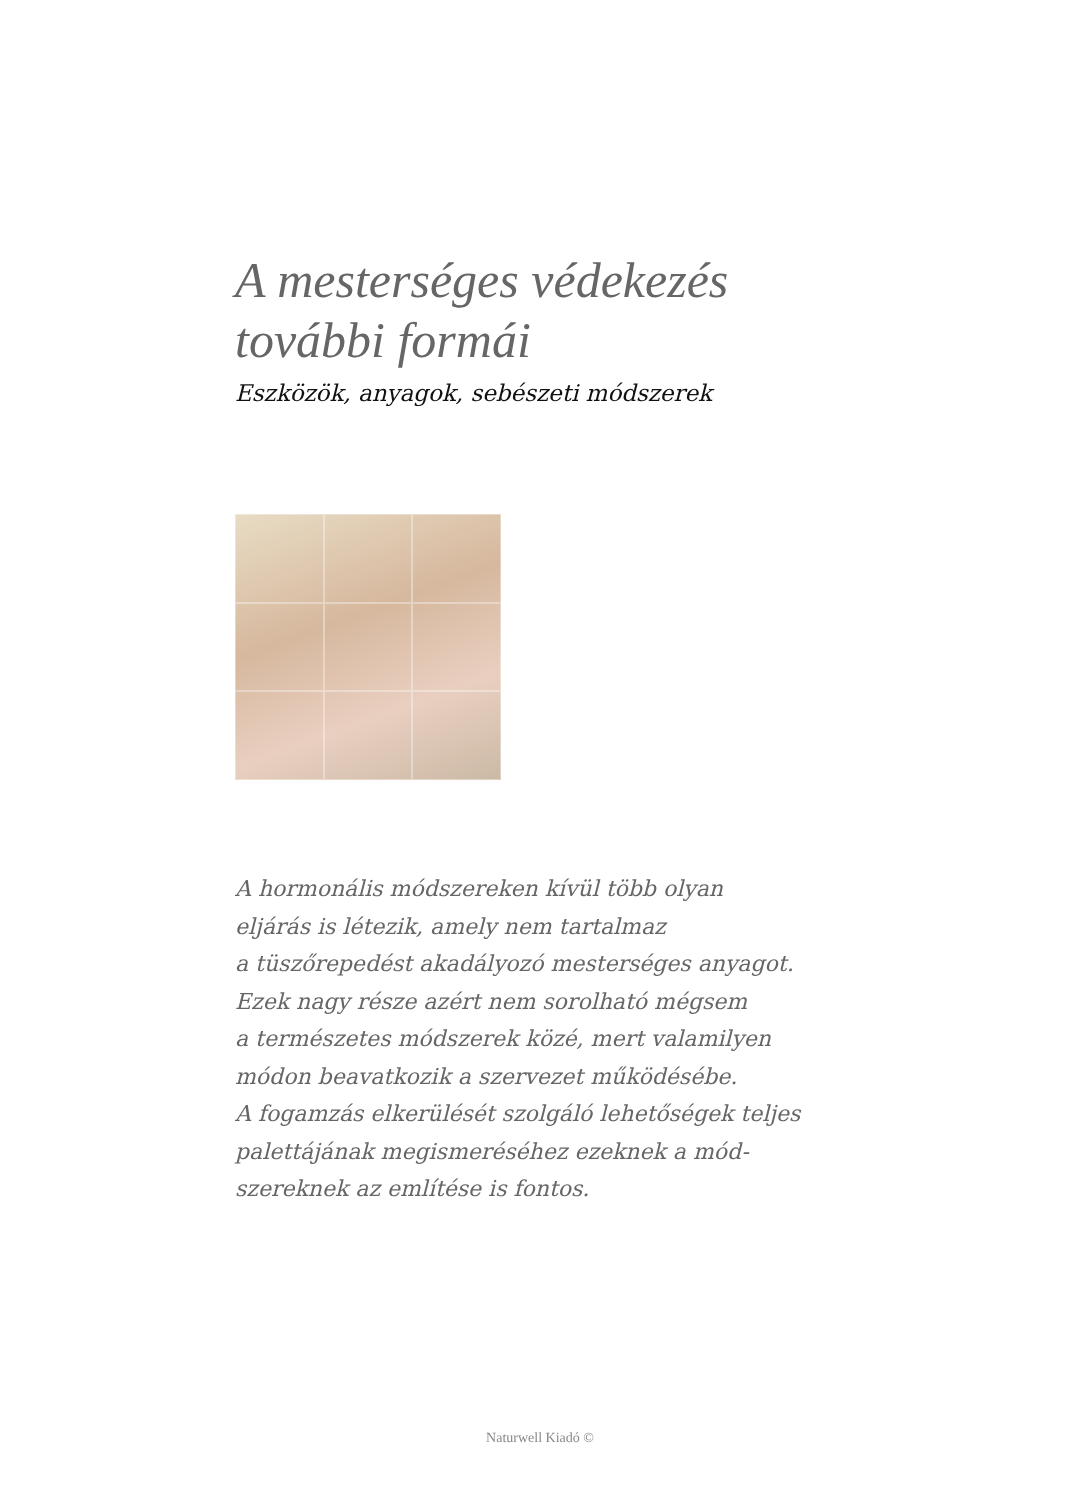A mesterséges védekezés
további formái
Eszközök, anyagok, sebészeti módszerek
A hormonális módszereken kívül több olyan
eljárás is létezik, amely nem tartalmaz
a tüszőrepedést akadályozó mesterséges anyagot.
Ezek nagy része azért nem sorolható mégsem
a természetes módszerek közé, mert valamilyen
módon beavatkozik a szervezet működésébe.
A fogamzás elkerülését szolgáló lehetőségek teljes
palettájának megismeréséhez ezeknek a mód-
szereknek az említése is fontos.
Naturwell Kiadó ©